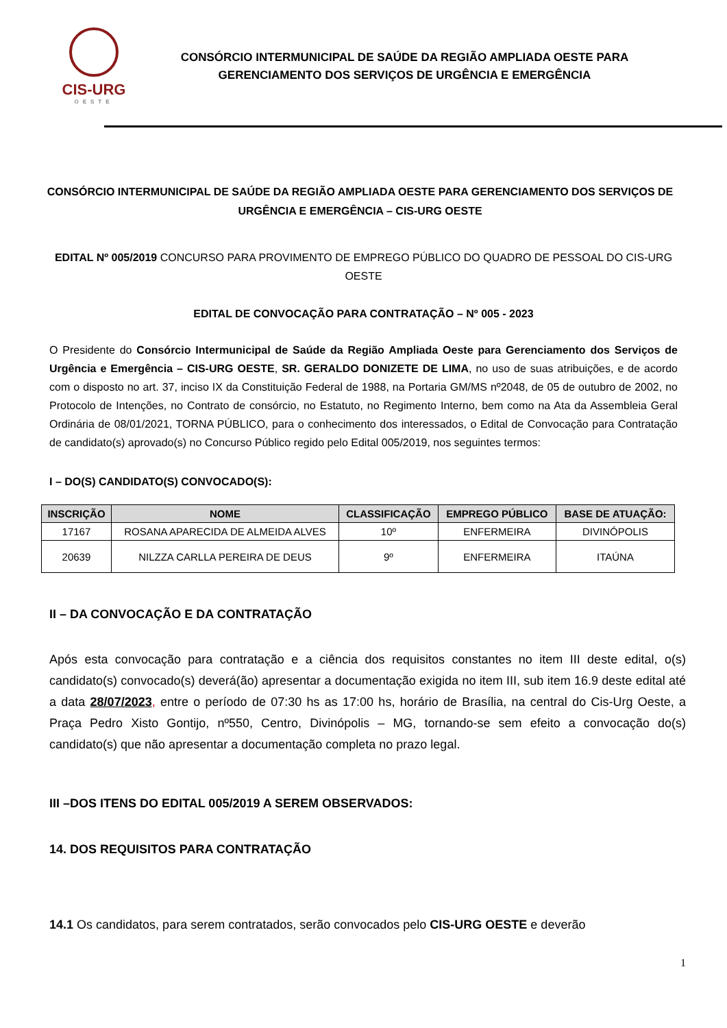CIS-URG
OESTE
CONSÓRCIO INTERMUNICIPAL DE SAÚDE DA REGIÃO AMPLIADA OESTE PARA
GERENCIAMENTO DOS SERVIÇOS DE URGÊNCIA E EMERGÊNCIA
CONSÓRCIO INTERMUNICIPAL DE SAÚDE DA REGIÃO AMPLIADA OESTE PARA GERENCIAMENTO DOS SERVIÇOS DE URGÊNCIA E EMERGÊNCIA – CIS-URG OESTE
EDITAL Nº 005/2019 CONCURSO PARA PROVIMENTO DE EMPREGO PÚBLICO DO QUADRO DE PESSOAL DO CIS-URG OESTE
EDITAL DE CONVOCAÇÃO PARA CONTRATAÇÃO – Nº 005 - 2023
O Presidente do Consórcio Intermunicipal de Saúde da Região Ampliada Oeste para Gerenciamento dos Serviços de Urgência e Emergência – CIS-URG OESTE, SR. GERALDO DONIZETE DE LIMA, no uso de suas atribuições, e de acordo com o disposto no art. 37, inciso IX da Constituição Federal de 1988, na Portaria GM/MS nº2048, de 05 de outubro de 2002, no Protocolo de Intenções, no Contrato de consórcio, no Estatuto, no Regimento Interno, bem como na Ata da Assembleia Geral Ordinária de 08/01/2021, TORNA PÚBLICO, para o conhecimento dos interessados, o Edital de Convocação para Contratação de candidato(s) aprovado(s) no Concurso Público regido pelo Edital 005/2019, nos seguintes termos:
I – DO(S) CANDIDATO(S) CONVOCADO(S):
| INSCRIÇÃO | NOME | CLASSIFICAÇÃO | EMPREGO PÚBLICO | BASE DE ATUAÇÃO: |
| --- | --- | --- | --- | --- |
| 17167 | ROSANA APARECIDA DE ALMEIDA ALVES | 10º | ENFERMEIRA | DIVINÓPOLIS |
| 20639 | NILZZA CARLLA PEREIRA DE DEUS | 9º | ENFERMEIRA | ITAÚNA |
II – DA CONVOCAÇÃO E DA CONTRATAÇÃO
Após esta convocação para contratação e a ciência dos requisitos constantes no item III deste edital, o(s) candidato(s) convocado(s) deverá(ão) apresentar a documentação exigida no item III, sub item 16.9 deste edital até a data 28/07/2023, entre o período de 07:30 hs as 17:00 hs, horário de Brasília, na central do Cis-Urg Oeste, a Praça Pedro Xisto Gontijo, nº550, Centro, Divinópolis – MG, tornando-se sem efeito a convocação do(s) candidato(s) que não apresentar a documentação completa no prazo legal.
III –DOS ITENS DO EDITAL 005/2019 A SEREM OBSERVADOS:
14. DOS REQUISITOS PARA CONTRATAÇÃO
14.1 Os candidatos, para serem contratados, serão convocados pelo CIS-URG OESTE e deverão
1